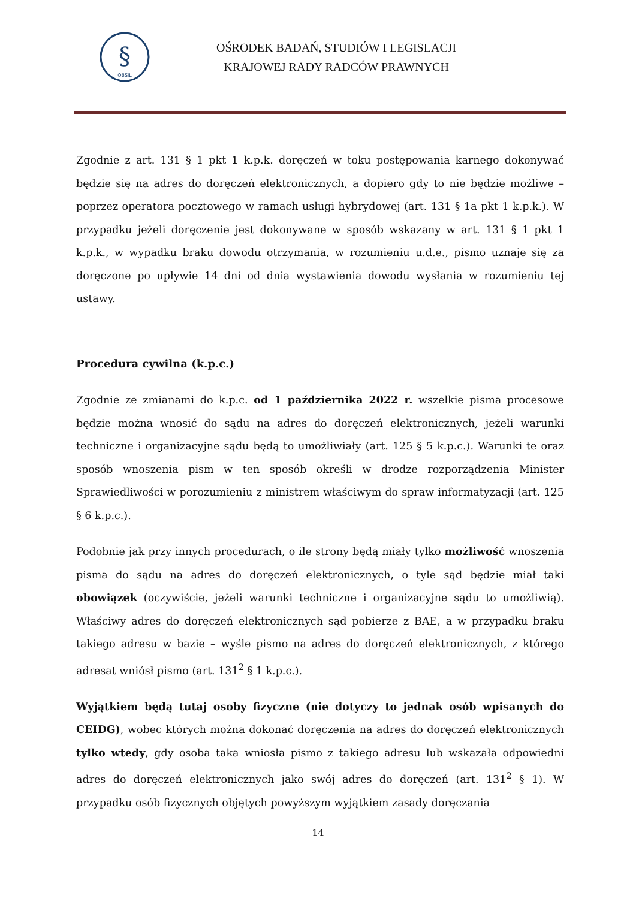§
OBSiL
OŚRODEK BADAŃ, STUDIÓW I LEGISLACJI
KRAJOWEJ RADY RADCÓW PRAWNYCH
Zgodnie z art. 131 § 1 pkt 1 k.p.k. doręczeń w toku postępowania karnego dokonywać będzie się na adres do doręczeń elektronicznych, a dopiero gdy to nie będzie możliwe – poprzez operatora pocztowego w ramach usługi hybrydowej (art. 131 § 1a pkt 1 k.p.k.). W przypadku jeżeli doręczenie jest dokonywane w sposób wskazany w art. 131 § 1 pkt 1 k.p.k., w wypadku braku dowodu otrzymania, w rozumieniu u.d.e., pismo uznaje się za doręczone po upływie 14 dni od dnia wystawienia dowodu wysłania w rozumieniu tej ustawy.
Procedura cywilna (k.p.c.)
Zgodnie ze zmianami do k.p.c. od 1 października 2022 r. wszelkie pisma procesowe będzie można wnosić do sądu na adres do doręczeń elektronicznych, jeżeli warunki techniczne i organizacyjne sądu będą to umożliwiały (art. 125 § 5 k.p.c.). Warunki te oraz sposób wnoszenia pism w ten sposób określi w drodze rozporządzenia Minister Sprawiedliwości w porozumieniu z ministrem właściwym do spraw informatyzacji (art. 125 § 6 k.p.c.).
Podobnie jak przy innych procedurach, o ile strony będą miały tylko możliwość wnoszenia pisma do sądu na adres do doręczeń elektronicznych, o tyle sąd będzie miał taki obowiązek (oczywiście, jeżeli warunki techniczne i organizacyjne sądu to umożliwią). Właściwy adres do doręczeń elektronicznych sąd pobierze z BAE, a w przypadku braku takiego adresu w bazie – wyśle pismo na adres do doręczeń elektronicznych, z którego adresat wniósł pismo (art. 131<sup>2</sup> § 1 k.p.c.).
Wyjątkiem będą tutaj osoby fizyczne (nie dotyczy to jednak osób wpisanych do CEIDG), wobec których można dokonać doręczenia na adres do doręczeń elektronicznych tylko wtedy, gdy osoba taka wniosła pismo z takiego adresu lub wskazała odpowiedni adres do doręczeń elektronicznych jako swój adres do doręczeń (art. 131<sup>2</sup> § 1). W przypadku osób fizycznych objętych powyższym wyjątkiem zasady doręczania
14